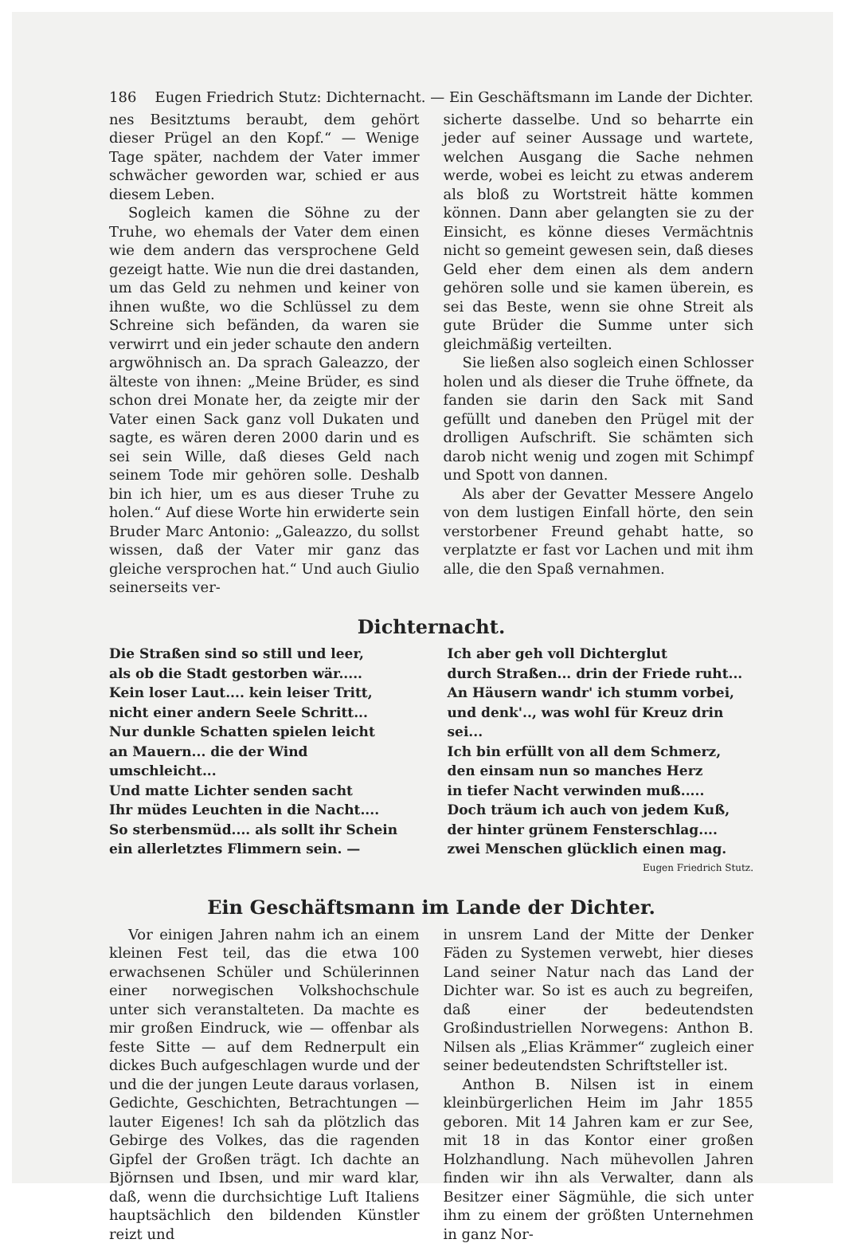186 Eugen Friedrich Stutz: Dichternacht. — Ein Geschäftsmann im Lande der Dichter.
nes Besitztums beraubt, dem gehört dieser Prügel an den Kopf.“ — Wenige Tage später, nachdem der Vater immer schwächer geworden war, schied er aus diesem Leben.
Sogleich kamen die Söhne zu der Truhe, wo ehemals der Vater dem einen wie dem andern das versprochene Geld gezeigt hatte. Wie nun die drei dastanden, um das Geld zu nehmen und keiner von ihnen wußte, wo die Schlüssel zu dem Schreine sich befänden, da waren sie verwirrt und ein jeder schaute den andern argwöhnisch an. Da sprach Galeazzo, der älteste von ihnen: „Meine Brüder, es sind schon drei Monate her, da zeigte mir der Vater einen Sack ganz voll Dukaten und sagte, es wären deren 2000 darin und es sei sein Wille, daß dieses Geld nach seinem Tode mir gehören solle. Deshalb bin ich hier, um es aus dieser Truhe zu holen.“ Auf diese Worte hin erwiderte sein Bruder Marc Antonio: „Galeazzo, du sollst wissen, daß der Vater mir ganz das gleiche versprochen hat.“ Und auch Giulio seinerseits ver-
sicherte dasselbe. Und so beharrte ein jeder auf seiner Aussage und wartete, welchen Ausgang die Sache nehmen werde, wobei es leicht zu etwas anderem als bloß zu Wortstreit hätte kommen können. Dann aber gelangten sie zu der Einsicht, es könne dieses Vermächtnis nicht so gemeint gewesen sein, daß dieses Geld eher dem einen als dem andern gehören solle und sie kamen überein, es sei das Beste, wenn sie ohne Streit als gute Brüder die Summe unter sich gleichmäßig verteilten.
Sie ließen also sogleich einen Schlosser holen und als dieser die Truhe öffnete, da fanden sie darin den Sack mit Sand gefüllt und daneben den Prügel mit der drolligen Aufschrift. Sie schämten sich darob nicht wenig und zogen mit Schimpf und Spott von dannen.
Als aber der Gevatter Messere Angelo von dem lustigen Einfall hörte, den sein verstorbener Freund gehabt hatte, so verplatzte er fast vor Lachen und mit ihm alle, die den Spaß vernahmen.
Dichternacht.
Die Straßen sind so still und leer,
als ob die Stadt gestorben wär.....
Kein loser Laut.... kein leiser Tritt,
nicht einer andern Seele Schritt...
Nur dunkle Schatten spielen leicht
an Mauern... die der Wind umschleicht...
Und matte Lichter senden sacht
Ihr müdes Leuchten in die Nacht....
So sterbensmüd.... als sollt ihr Schein
ein allerletztes Flimmern sein. —
Ich aber geh voll Dichterglut
durch Straßen... drin der Friede ruht...
An Häusern wandr' ich stumm vorbei,
und denk'.., was wohl für Kreuz drin sei...
Ich bin erfüllt von all dem Schmerz,
den einsam nun so manches Herz
in tiefer Nacht verwinden muß.....
Doch träum ich auch von jedem Kuß,
der hinter grünem Fensterschlag....
zwei Menschen glücklich einen mag.
Eugen Friedrich Stutz.
Ein Geschäftsmann im Lande der Dichter.
Vor einigen Jahren nahm ich an einem kleinen Fest teil, das die etwa 100 erwachsenen Schüler und Schülerinnen einer norwegischen Volkshochschule unter sich veranstalteten. Da machte es mir großen Eindruck, wie — offenbar als feste Sitte — auf dem Rednerpult ein dickes Buch aufgeschlagen wurde und der und die der jungen Leute daraus vorlasen, Gedichte, Geschichten, Betrachtungen — lauter Eigenes! Ich sah da plötzlich das Gebirge des Volkes, das die ragenden Gipfel der Großen trägt. Ich dachte an Björnsen und Ibsen, und mir ward klar, daß, wenn die durchsichtige Luft Italiens hauptsächlich den bildenden Künstler reizt und
in unsrem Land der Mitte der Denker Fäden zu Systemen verwebt, hier dieses Land seiner Natur nach das Land der Dichter war. So ist es auch zu begreifen, daß einer der bedeutendsten Großindustriellen Norwegens: Anthon B. Nilsen als „Elias Krämmer“ zugleich einer seiner bedeutendsten Schriftsteller ist.
Anthon B. Nilsen ist in einem kleinbürgerlichen Heim im Jahr 1855 geboren. Mit 14 Jahren kam er zur See, mit 18 in das Kontor einer großen Holzhandlung. Nach mühevollen Jahren finden wir ihn als Verwalter, dann als Besitzer einer Sägmühle, die sich unter ihm zu einem der größten Unternehmen in ganz Nor-